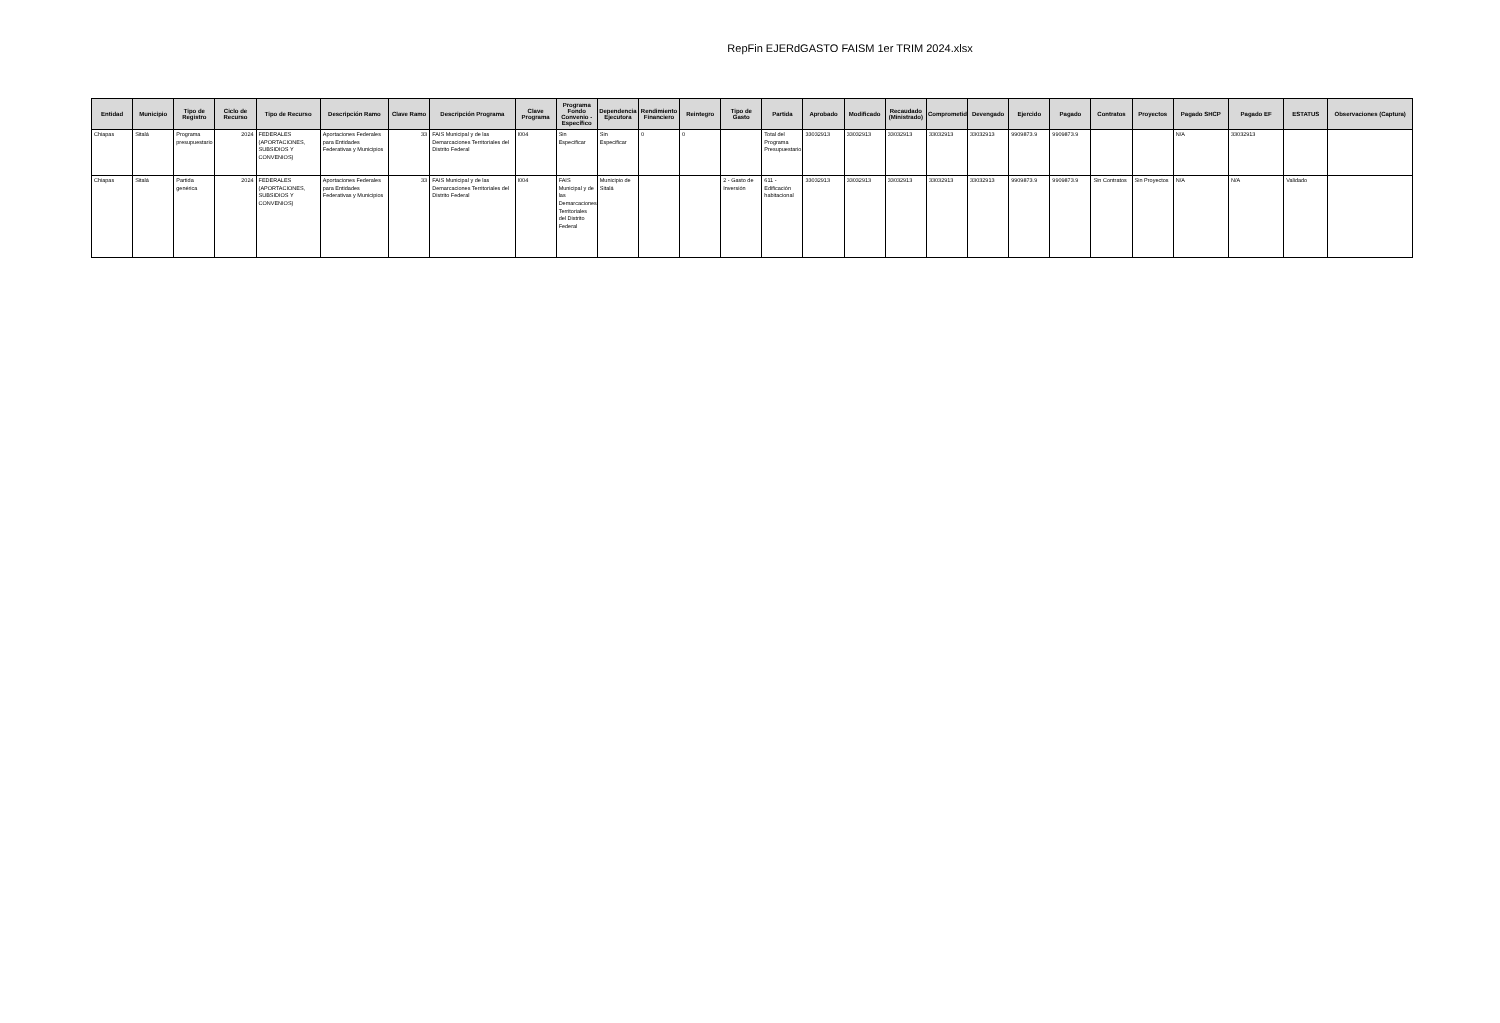RepFin EJERdGASTO FAISM 1er TRIM 2024.xlsx
| Entidad | Municipio | Tipo de Registro | Ciclo de Recurso | Tipo de Recurso | Descripción Ramo | Clave Ramo | Descripción Programa | Clave Programa | Programa Fondo Convenio - Específico | Dependencia Ejecutora | Rendimiento Financiero | Reintegro | Tipo de Gasto | Partida | Aprobado | Modificado | Recaudado (Ministrado) | Comprometido | Devengado | Ejercido | Pagado | Contratos | Proyectos | Pagado SHCP | Pagado EF | ESTATUS | Observaciones (Captura) |
| --- | --- | --- | --- | --- | --- | --- | --- | --- | --- | --- | --- | --- | --- | --- | --- | --- | --- | --- | --- | --- | --- | --- | --- | --- | --- | --- | --- |
| Chiapas | Sitalá | Programa presupuestario | 2024 | FEDERALES (APORTACIONES, SUBSIDIOS Y CONVENIOS) | Aportaciones Federales para Entidades Federativas y Municipios | 33 | FAIS Municipal y de las Demarcaciones Territoriales del Distrito Federal | I004 | Sin Especificar | Sin Especificar | 0 | 0 | | Total del Programa Presupuestario | 33032913 | 33032913 | 33032913 | 33032913 | 33032913 | 9909873.9 | 9909873.9 | | | N/A | 33032913 | | |
| Chiapas | Sitalá | Partida genérica | 2024 | FEDERALES (APORTACIONES, SUBSIDIOS Y CONVENIOS) | Aportaciones Federales para Entidades Federativas y Municipios | 33 | FAIS Municipal y de las Demarcaciones Territoriales del Distrito Federal | I004 | FAIS Municipal y de las Demarcaciones Territoriales del Distrito Federal | Municipio de Sitalá | | | 2 - Gasto de Inversión | 611 - Edificación habitacional | 33032913 | 33032913 | 33032913 | 33032913 | 33032913 | 9909873.9 | 9909873.9 | Sin Contratos | Sin Proyectos | N/A | N/A | Validado | |